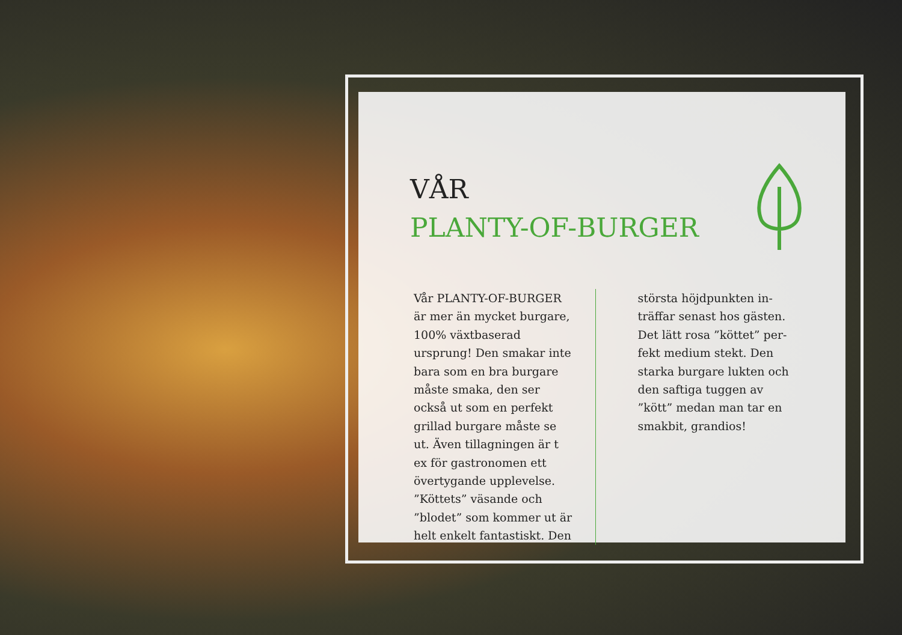VÅR
PLANTY-OF-BURGER
Vår PLANTY-OF-BURGER är mer än mycket burgare, 100% växtbaserad ursprung! Den smakar inte bara som en bra burgare måste smaka, den ser också ut som en perfekt grillad burgare måste se ut. Även tillagningen är t ex för gastronomen ett övertygande upplevelse. ”Köttets” väsande och ”blodet” som kommer ut är helt enkelt fantastiskt. Den
största höjdpunkten in-träffar senast hos gästen. Det lätt rosa ”köttet” per-fekt medium stekt. Den starka burgare lukten och den saftiga tuggen av ”kött” medan man tar en smakbit, grandios!